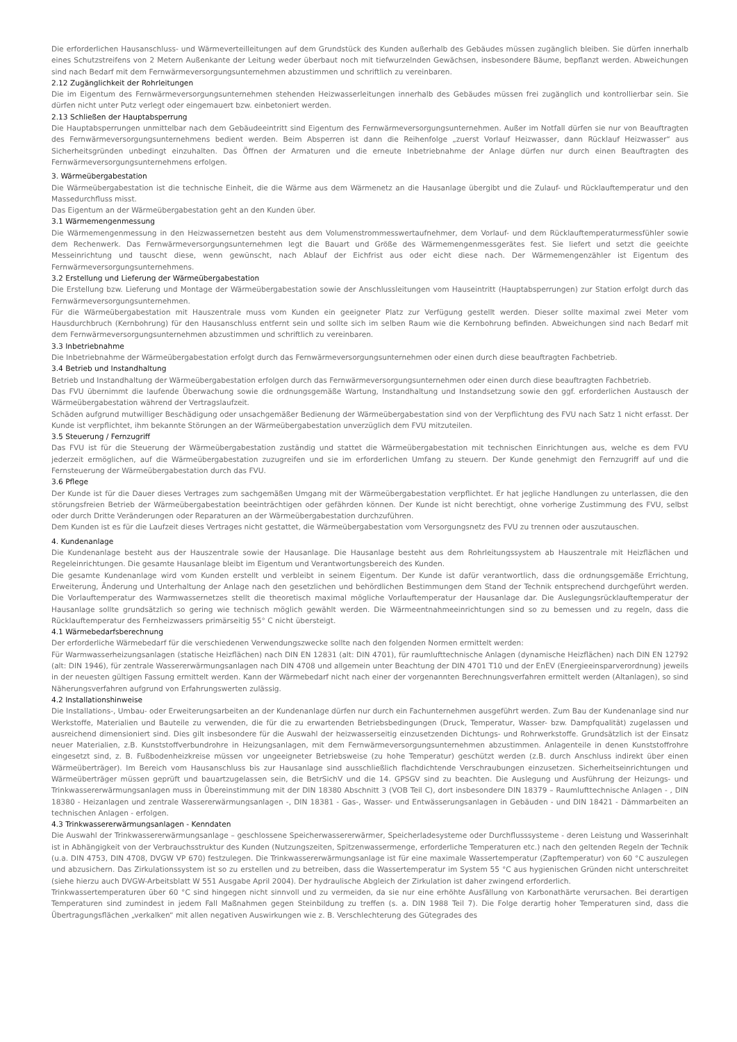Die erforderlichen Hausanschluss- und Wärmeverteilleitungen auf dem Grundstück des Kunden außerhalb des Gebäudes müssen zugänglich bleiben. Sie dürfen innerhalb eines Schutzstreifens von 2 Metern Außenkante der Leitung weder überbaut noch mit tiefwurzelnden Gewächsen, insbesondere Bäume, bepflanzt werden. Abweichungen sind nach Bedarf mit dem Fernwärmeversorgungsunternehmen abzustimmen und schriftlich zu vereinbaren.
2.12 Zugänglichkeit der Rohrleitungen
Die im Eigentum des Fernwärmeversorgungsunternehmen stehenden Heizwasserleitungen innerhalb des Gebäudes müssen frei zugänglich und kontrollierbar sein. Sie dürfen nicht unter Putz verlegt oder eingemauert bzw. einbetoniert werden.
2.13 Schließen der Hauptabsperrung
Die Hauptabsperrungen unmittelbar nach dem Gebäudeeintritt sind Eigentum des Fernwärmeversorgungsunternehmen. Außer im Notfall dürfen sie nur von Beauftragten des Fernwärmeversorgungsunternehmens bedient werden. Beim Absperren ist dann die Reihenfolge „zuerst Vorlauf Heizwasser, dann Rücklauf Heizwasser“ aus Sicherheitsgründen unbedingt einzuhalten. Das Öffnen der Armaturen und die erneute Inbetriebnahme der Anlage dürfen nur durch einen Beauftragten des Fernwärmeversorgungsunternehmens erfolgen.
3. Wärmeübergabestation
Die Wärmeübergabestation ist die technische Einheit, die die Wärme aus dem Wärmenetz an die Hausanlage übergibt und die Zulauf- und Rücklauftemperatur und den Massedurchfluss misst.
Das Eigentum an der Wärmeübergabestation geht an den Kunden über.
3.1 Wärmemengenmessung
Die Wärmemengenmessung in den Heizwassernetzen besteht aus dem Volumenstrommesswertaufnehmer, dem Vorlauf- und dem Rücklauftemperaturmessfühler sowie dem Rechenwerk. Das Fernwärmeversorgungsunternehmen legt die Bauart und Größe des Wärmemengenmessgerätes fest. Sie liefert und setzt die geeichte Messeinrichtung und tauscht diese, wenn gewünscht, nach Ablauf der Eichfrist aus oder eicht diese nach. Der Wärmemengenzähler ist Eigentum des Fernwärmeversorgungsunternehmens.
3.2 Erstellung und Lieferung der Wärmeübergabestation
Die Erstellung bzw. Lieferung und Montage der Wärmeübergabestation sowie der Anschlussleitungen vom Hauseintritt (Hauptabsperrungen) zur Station erfolgt durch das Fernwärmeversorgungsunternehmen.
Für die Wärmeübergabestation mit Hauszentrale muss vom Kunden ein geeigneter Platz zur Verfügung gestellt werden. Dieser sollte maximal zwei Meter vom Hausdurchbruch (Kernbohrung) für den Hausanschluss entfernt sein und sollte sich im selben Raum wie die Kernbohrung befinden. Abweichungen sind nach Bedarf mit dem Fernwärmeversorgungsunternehmen abzustimmen und schriftlich zu vereinbaren.
3.3 Inbetriebnahme
Die Inbetriebnahme der Wärmeübergabestation erfolgt durch das Fernwärmeversorgungsunternehmen oder einen durch diese beauftragten Fachbetrieb.
3.4 Betrieb und Instandhaltung
Betrieb und Instandhaltung der Wärmeübergabestation erfolgen durch das Fernwärmeversorgungsunternehmen oder einen durch diese beauftragten Fachbetrieb.
Das FVU übernimmt die laufende Überwachung sowie die ordnungsgemäße Wartung, Instandhaltung und Instandsetzung sowie den ggf. erforderlichen Austausch der Wärmeübergabestation während der Vertragslaufzeit.
Schäden aufgrund mutwilliger Beschädigung oder unsachgemäßer Bedienung der Wärmeübergabestation sind von der Verpflichtung des FVU nach Satz 1 nicht erfasst. Der Kunde ist verpflichtet, ihm bekannte Störungen an der Wärmeübergabestation unverzüglich dem FVU mitzuteilen.
3.5 Steuerung / Fernzugriff
Das FVU ist für die Steuerung der Wärmeübergabestation zuständig und stattet die Wärmeübergabestation mit technischen Einrichtungen aus, welche es dem FVU jederzeit ermöglichen, auf die Wärmeübergabestation zuzugreifen und sie im erforderlichen Umfang zu steuern. Der Kunde genehmigt den Fernzugriff auf und die Fernsteuerung der Wärmeübergabestation durch das FVU.
3.6 Pflege
Der Kunde ist für die Dauer dieses Vertrages zum sachgemäßen Umgang mit der Wärmeübergabestation verpflichtet. Er hat jegliche Handlungen zu unterlassen, die den störungsfreien Betrieb der Wärmeübergabestation beeinträchtigen oder gefährden können. Der Kunde ist nicht berechtigt, ohne vorherige Zustimmung des FVU, selbst oder durch Dritte Veränderungen oder Reparaturen an der Wärmeübergabestation durchzuführen.
Dem Kunden ist es für die Laufzeit dieses Vertrages nicht gestattet, die Wärmeübergabestation vom Versorgungsnetz des FVU zu trennen oder auszutauschen.
4. Kundenanlage
Die Kundenanlage besteht aus der Hauszentrale sowie der Hausanlage. Die Hausanlage besteht aus dem Rohrleitungssystem ab Hauszentrale mit Heizflächen und Regeleinrichtungen. Die gesamte Hausanlage bleibt im Eigentum und Verantwortungsbereich des Kunden.
Die gesamte Kundenanlage wird vom Kunden erstellt und verbleibt in seinem Eigentum. Der Kunde ist dafür verantwortlich, dass die ordnungsgemäße Errichtung, Erweiterung, Änderung und Unterhaltung der Anlage nach den gesetzlichen und behördlichen Bestimmungen dem Stand der Technik entsprechend durchgeführt werden. Die Vorlauftemperatur des Warmwassernetzes stellt die theoretisch maximal mögliche Vorlauftemperatur der Hausanlage dar. Die Auslegungsrücklauftemperatur der Hausanlage sollte grundsätzlich so gering wie technisch möglich gewählt werden. Die Wärmeentnahmeeinrichtungen sind so zu bemessen und zu regeln, dass die Rücklauftemperatur des Fernheizwassers primärseitig 55° C nicht übersteigt.
4.1 Wärmebedarfsberechnung
Der erforderliche Wärmebedarf für die verschiedenen Verwendungszwecke sollte nach den folgenden Normen ermittelt werden:
Für Warmwasserheizungsanlagen (statische Heizflächen) nach DIN EN 12831 (alt: DIN 4701), für raumlufttechnische Anlagen (dynamische Heizflächen) nach DIN EN 12792 (alt: DIN 1946), für zentrale Wassererwärmungsanlagen nach DIN 4708 und allgemein unter Beachtung der DIN 4701 T10 und der EnEV (Energieeinsparverordnung) jeweils in der neuesten gültigen Fassung ermittelt werden. Kann der Wärmebedarf nicht nach einer der vorgenannten Berechnungsverfahren ermittelt werden (Altanlagen), so sind Näherungsverfahren aufgrund von Erfahrungswerten zulässig.
4.2 Installationshinweise
Die Installations-, Umbau- oder Erweiterungsarbeiten an der Kundenanlage dürfen nur durch ein Fachunternehmen ausgeführt werden. Zum Bau der Kundenanlage sind nur Werkstoffe, Materialien und Bauteile zu verwenden, die für die zu erwartenden Betriebsbedingungen (Druck, Temperatur, Wasser- bzw. Dampfqualität) zugelassen und ausreichend dimensioniert sind. Dies gilt insbesondere für die Auswahl der heizwasserseitig einzusetzenden Dichtungs- und Rohrwerkstoffe. Grundsätzlich ist der Einsatz neuer Materialien, z.B. Kunststoffverbundrohre in Heizungsanlagen, mit dem Fernwärmeversorgungsunternehmen abzustimmen. Anlagenteile in denen Kunststoffrohre eingesetzt sind, z. B. Fußbodenheizkreise müssen vor ungeeigneter Betriebsweise (zu hohe Temperatur) geschützt werden (z.B. durch Anschluss indirekt über einen Wärmeüberträger). Im Bereich vom Hausanschluss bis zur Hausanlage sind ausschließlich flachdichtende Verschraubungen einzusetzen. Sicherheitseinrichtungen und Wärmeüberträger müssen geprüft und bauartzugelassen sein, die BetrSichV und die 14. GPSGV sind zu beachten. Die Auslegung und Ausführung der Heizungs- und Trinkwassererwärmungsanlagen muss in Übereinstimmung mit der DIN 18380 Abschnitt 3 (VOB Teil C), dort insbesondere DIN 18379 – Raumlufttechnische Anlagen - , DIN 18380 - Heizanlagen und zentrale Wassererwärmungsanlagen -, DIN 18381 - Gas-, Wasser- und Entwässerungsanlagen in Gebäuden - und DIN 18421 - Dämmarbeiten an technischen Anlagen - erfolgen.
4.3 Trinkwassererwärmungsanlagen - Kenndaten
Die Auswahl der Trinkwassererwärmungsanlage – geschlossene Speicherwassererwärmer, Speicherladesysteme oder Durchflusssysteme - deren Leistung und Wasserinhalt ist in Abhängigkeit von der Verbrauchsstruktur des Kunden (Nutzungszeiten, Spitzenwassermenge, erforderliche Temperaturen etc.) nach den geltenden Regeln der Technik (u.a. DIN 4753, DIN 4708, DVGW VP 670) festzulegen. Die Trinkwassererwärmungsanlage ist für eine maximale Wassertemperatur (Zapftemperatur) von 60 °C auszulegen und abzusichern. Das Zirkulationssystem ist so zu erstellen und zu betreiben, dass die Wassertemperatur im System 55 °C aus hygienischen Gründen nicht unterschreitet (siehe hierzu auch DVGW-Arbeitsblatt W 551 Ausgabe April 2004). Der hydraulische Abgleich der Zirkulation ist daher zwingend erforderlich.
Trinkwassertemperaturen über 60 °C sind hingegen nicht sinnvoll und zu vermeiden, da sie nur eine erhöhte Ausfällung von Karbonathärte verursachen. Bei derartigen Temperaturen sind zumindest in jedem Fall Maßnahmen gegen Steinbildung zu treffen (s. a. DIN 1988 Teil 7). Die Folge derartig hoher Temperaturen sind, dass die Übertragungsflächen „verkalken“ mit allen negativen Auswirkungen wie z. B. Verschlechterung des Gütegrades des